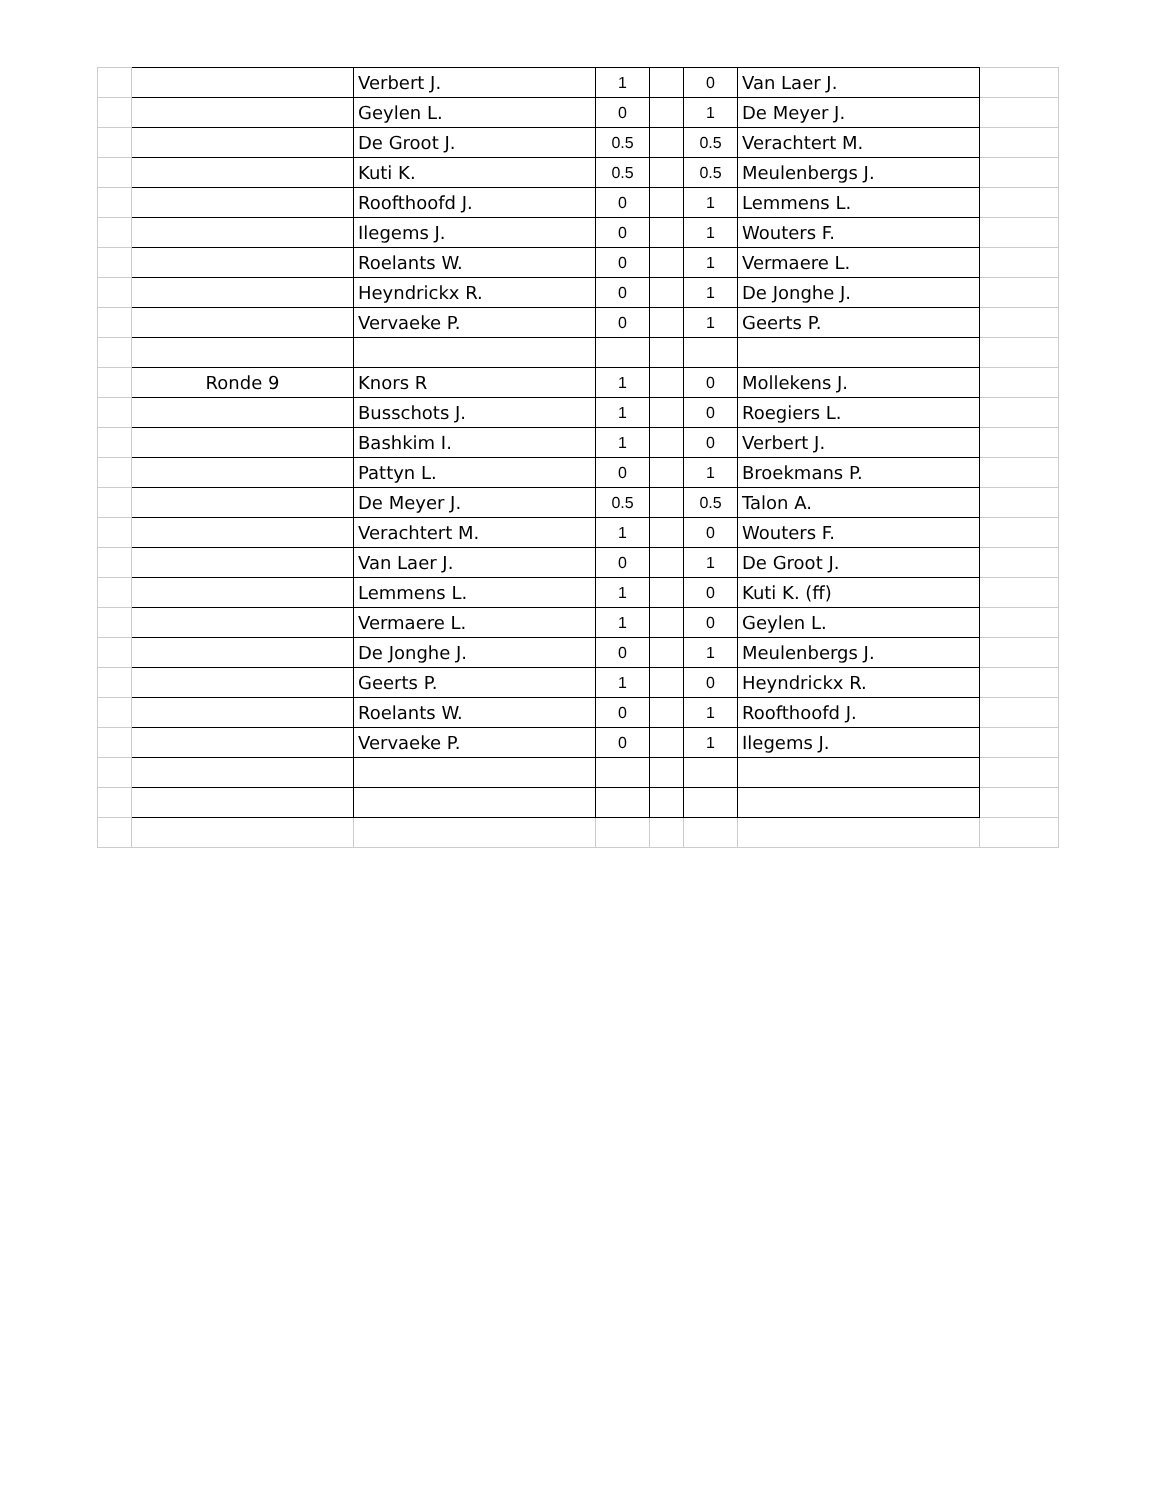| | | Verbert J. | 1 | | 0 | Van Laer J. | |
| | | Geylen L. | 0 | | 1 | De Meyer J. | |
| | | De Groot J. | 0.5 | | 0.5 | Verachtert M. | |
| | | Kuti K. | 0.5 | | 0.5 | Meulenbergs J. | |
| | | Roofthoofd J. | 0 | | 1 | Lemmens L. | |
| | | Ilegems J. | 0 | | 1 | Wouters F. | |
| | | Roelants W. | 0 | | 1 | Vermaere L. | |
| | | Heyndrickx R. | 0 | | 1 | De Jonghe J. | |
| | | Vervaeke P. | 0 | | 1 | Geerts P. | |
| | Ronde 9 | Knors R | 1 | | 0 | Mollekens J. | |
| | | Busschots J. | 1 | | 0 | Roegiers L. | |
| | | Bashkim I. | 1 | | 0 | Verbert J. | |
| | | Pattyn L. | 0 | | 1 | Broekmans P. | |
| | | De Meyer J. | 0.5 | | 0.5 | Talon A. | |
| | | Verachtert M. | 1 | | 0 | Wouters F. | |
| | | Van Laer J. | 0 | | 1 | De Groot J. | |
| | | Lemmens L. | 1 | | 0 | Kuti K. (ff) | |
| | | Vermaere L. | 1 | | 0 | Geylen L. | |
| | | De Jonghe J. | 0 | | 1 | Meulenbergs J. | |
| | | Geerts P. | 1 | | 0 | Heyndrickx R. | |
| | | Roelants W. | 0 | | 1 | Roofthoofd J. | |
| | | Vervaeke P. | 0 | | 1 | Ilegems J. | |